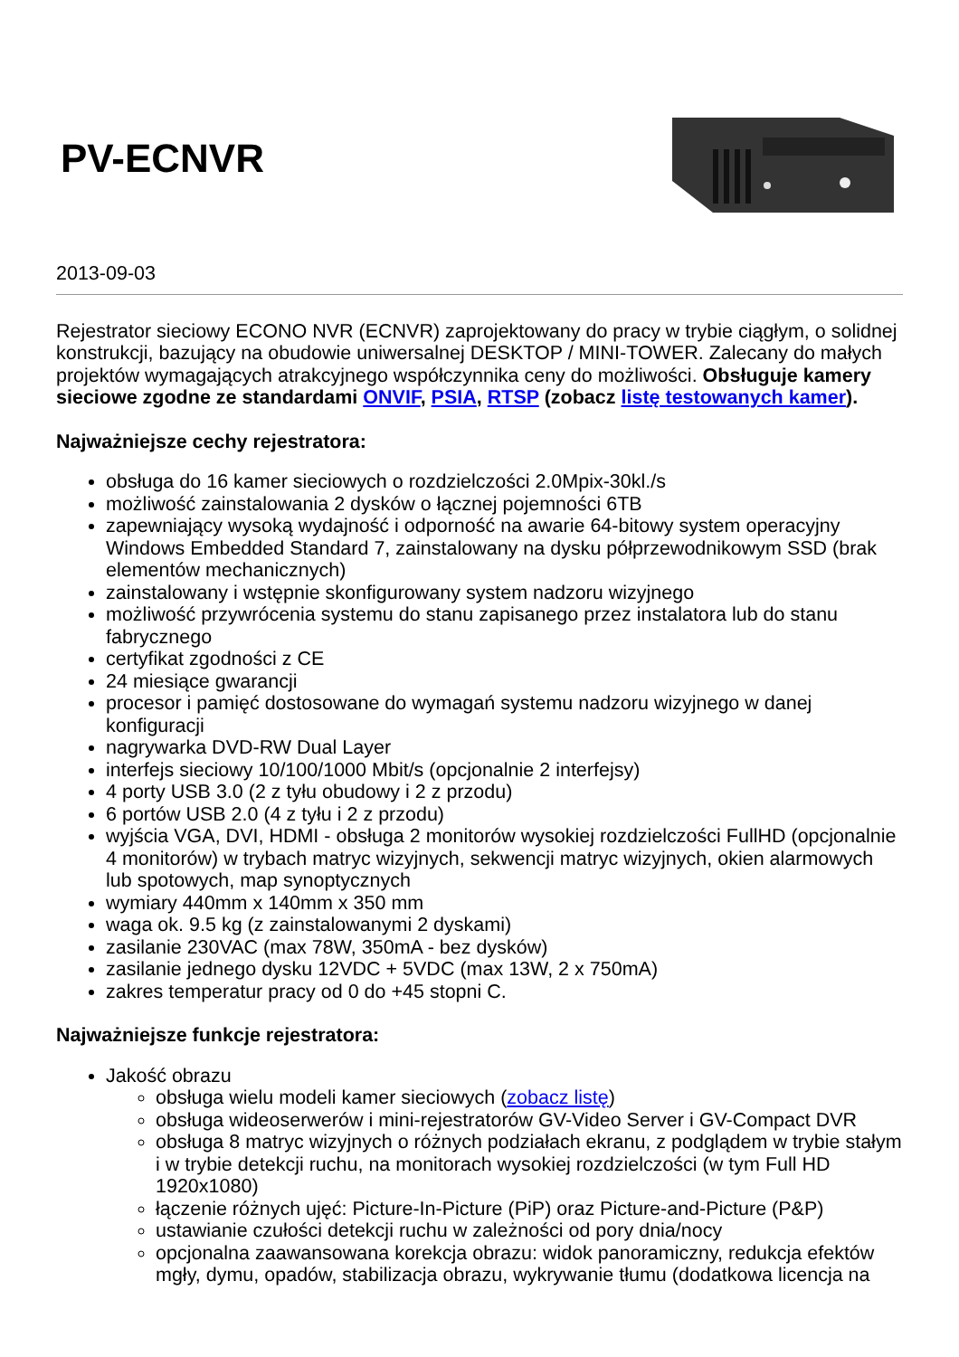PV-ECNVR
2013-09-03
Rejestrator sieciowy ECONO NVR (ECNVR) zaprojektowany do pracy w trybie ciągłym, o solidnej konstrukcji, bazujący na obudowie uniwersalnej DESKTOP / MINI-TOWER. Zalecany do małych projektów wymagających atrakcyjnego współczynnika ceny do możliwości. Obsługuje kamery sieciowe zgodne ze standardami ONVIF, PSIA, RTSP (zobacz listę testowanych kamer).
Najważniejsze cechy rejestratora:
obsługa do 16 kamer sieciowych o rozdzielczości 2.0Mpix-30kl./s
możliwość zainstalowania 2 dysków o łącznej pojemności 6TB
zapewniający wysoką wydajność i odporność na awarie 64-bitowy system operacyjny Windows Embedded Standard 7, zainstalowany na dysku półprzewodnikowym SSD (brak elementów mechanicznych)
zainstalowany i wstępnie skonfigurowany system nadzoru wizyjnego
możliwość przywrócenia systemu do stanu zapisanego przez instalatora lub do stanu fabrycznego
certyfikat zgodności z CE
24 miesiące gwarancji
procesor i pamięć dostosowane do wymagań systemu nadzoru wizyjnego w danej konfiguracji
nagrywarka DVD-RW Dual Layer
interfejs sieciowy 10/100/1000 Mbit/s (opcjonalnie 2 interfejsy)
4 porty USB 3.0 (2 z tyłu obudowy i 2 z przodu)
6 portów USB 2.0 (4 z tyłu i 2 z przodu)
wyjścia VGA, DVI, HDMI - obsługa 2 monitorów wysokiej rozdzielczości FullHD (opcjonalnie 4 monitorów) w trybach matryc wizyjnych, sekwencji matryc wizyjnych, okien alarmowych lub spotowych, map synoptycznych
wymiary 440mm x 140mm x 350 mm
waga ok. 9.5 kg (z zainstalowanymi 2 dyskami)
zasilanie 230VAC (max 78W, 350mA - bez dysków)
zasilanie jednego dysku 12VDC + 5VDC (max 13W, 2 x 750mA)
zakres temperatur pracy od 0 do +45 stopni C.
Najważniejsze funkcje rejestratora:
Jakość obrazu
obsługa wielu modeli kamer sieciowych (zobacz listę)
obsługa wideoserwerów i mini-rejestratorów GV-Video Server i GV-Compact DVR
obsługa 8 matryc wizyjnych o różnych podziałach ekranu, z podglądem w trybie stałym i w trybie detekcji ruchu, na monitorach wysokiej rozdzielczości (w tym Full HD 1920x1080)
łączenie różnych ujęć: Picture-In-Picture (PiP) oraz Picture-and-Picture (P&P)
ustawianie czułości detekcji ruchu w zależności od pory dnia/nocy
opcjonalna zaawansowana korekcja obrazu: widok panoramiczny, redukcja efektów mgły, dymu, opadów, stabilizacja obrazu, wykrywanie tłumu (dodatkowa licencja na